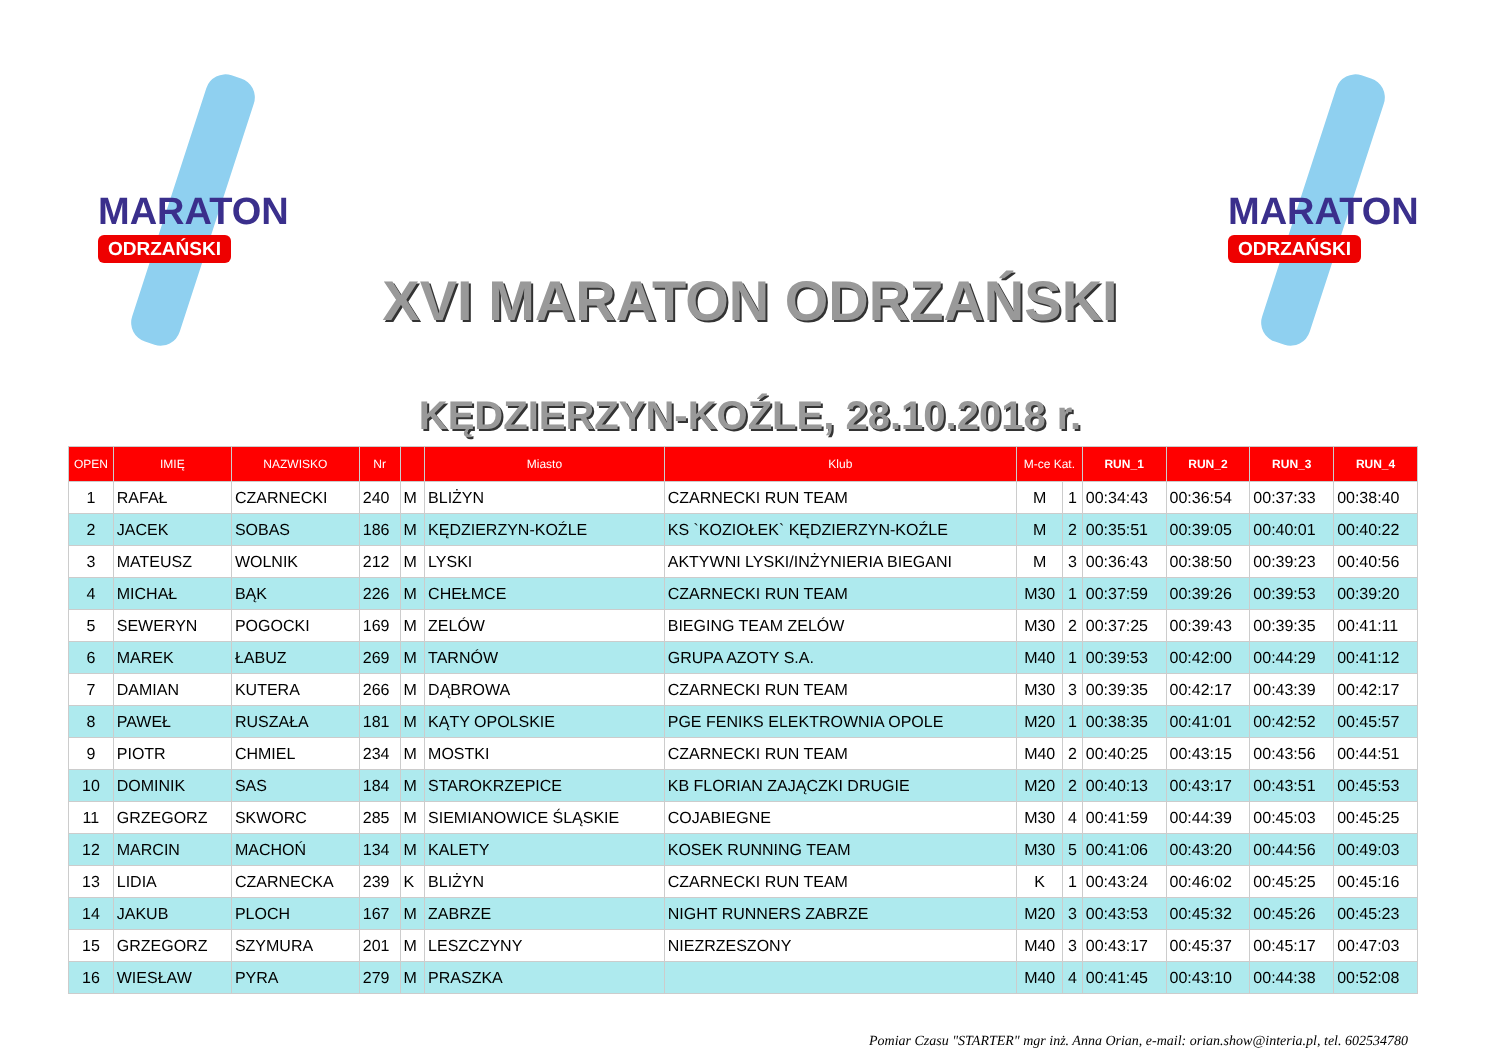MARATON
ODRZAŃSKI
MARATON
ODRZAŃSKI
XVI MARATON ODRZAŃSKI
KĘDZIERZYN-KOŹLE, 28.10.2018 r.
| OPEN | IMIĘ | NAZWISKO | Nr | | Miasto | Klub | M-ce Kat. | | RUN_1 | RUN_2 | RUN_3 | RUN_4 |
| --- | --- | --- | --- | --- | --- | --- | --- | --- | --- | --- | --- | --- |
| 1 | RAFAŁ | CZARNECKI | 240 | M | BLIŻYN | CZARNECKI RUN TEAM | M | 1 | 00:34:43 | 00:36:54 | 00:37:33 | 00:38:40 |
| 2 | JACEK | SOBAS | 186 | M | KĘDZIERZYN-KOŹLE | KS `KOZIOŁEK` KĘDZIERZYN-KOŹLE | M | 2 | 00:35:51 | 00:39:05 | 00:40:01 | 00:40:22 |
| 3 | MATEUSZ | WOLNIK | 212 | M | LYSKI | AKTYWNI LYSKI/INŻYNIERIA BIEGANI | M | 3 | 00:36:43 | 00:38:50 | 00:39:23 | 00:40:56 |
| 4 | MICHAŁ | BĄK | 226 | M | CHEŁMCE | CZARNECKI RUN TEAM | M30 | 1 | 00:37:59 | 00:39:26 | 00:39:53 | 00:39:20 |
| 5 | SEWERYN | POGOCKI | 169 | M | ZELÓW | BIEGING TEAM ZELÓW | M30 | 2 | 00:37:25 | 00:39:43 | 00:39:35 | 00:41:11 |
| 6 | MAREK | ŁABUZ | 269 | M | TARNÓW | GRUPA AZOTY S.A. | M40 | 1 | 00:39:53 | 00:42:00 | 00:44:29 | 00:41:12 |
| 7 | DAMIAN | KUTERA | 266 | M | DĄBROWA | CZARNECKI RUN TEAM | M30 | 3 | 00:39:35 | 00:42:17 | 00:43:39 | 00:42:17 |
| 8 | PAWEŁ | RUSZAŁA | 181 | M | KĄTY OPOLSKIE | PGE FENIKS ELEKTROWNIA OPOLE | M20 | 1 | 00:38:35 | 00:41:01 | 00:42:52 | 00:45:57 |
| 9 | PIOTR | CHMIEL | 234 | M | MOSTKI | CZARNECKI RUN TEAM | M40 | 2 | 00:40:25 | 00:43:15 | 00:43:56 | 00:44:51 |
| 10 | DOMINIK | SAS | 184 | M | STAROKRZEPICE | KB FLORIAN ZAJĄCZKI DRUGIE | M20 | 2 | 00:40:13 | 00:43:17 | 00:43:51 | 00:45:53 |
| 11 | GRZEGORZ | SKWORC | 285 | M | SIEMIANOWICE ŚLĄSKIE | COJABIEGNE | M30 | 4 | 00:41:59 | 00:44:39 | 00:45:03 | 00:45:25 |
| 12 | MARCIN | MACHOŃ | 134 | M | KALETY | KOSEK RUNNING TEAM | M30 | 5 | 00:41:06 | 00:43:20 | 00:44:56 | 00:49:03 |
| 13 | LIDIA | CZARNECKA | 239 | K | BLIŻYN | CZARNECKI RUN TEAM | K | 1 | 00:43:24 | 00:46:02 | 00:45:25 | 00:45:16 |
| 14 | JAKUB | PLOCH | 167 | M | ZABRZE | NIGHT RUNNERS ZABRZE | M20 | 3 | 00:43:53 | 00:45:32 | 00:45:26 | 00:45:23 |
| 15 | GRZEGORZ | SZYMURA | 201 | M | LESZCZYNY | NIEZRZESZONY | M40 | 3 | 00:43:17 | 00:45:37 | 00:45:17 | 00:47:03 |
| 16 | WIESŁAW | PYRA | 279 | M | PRASZKA | | M40 | 4 | 00:41:45 | 00:43:10 | 00:44:38 | 00:52:08 |
Pomiar Czasu "STARTER" mgr inż. Anna Orian, e-mail: orian.show@interia.pl, tel. 602534780